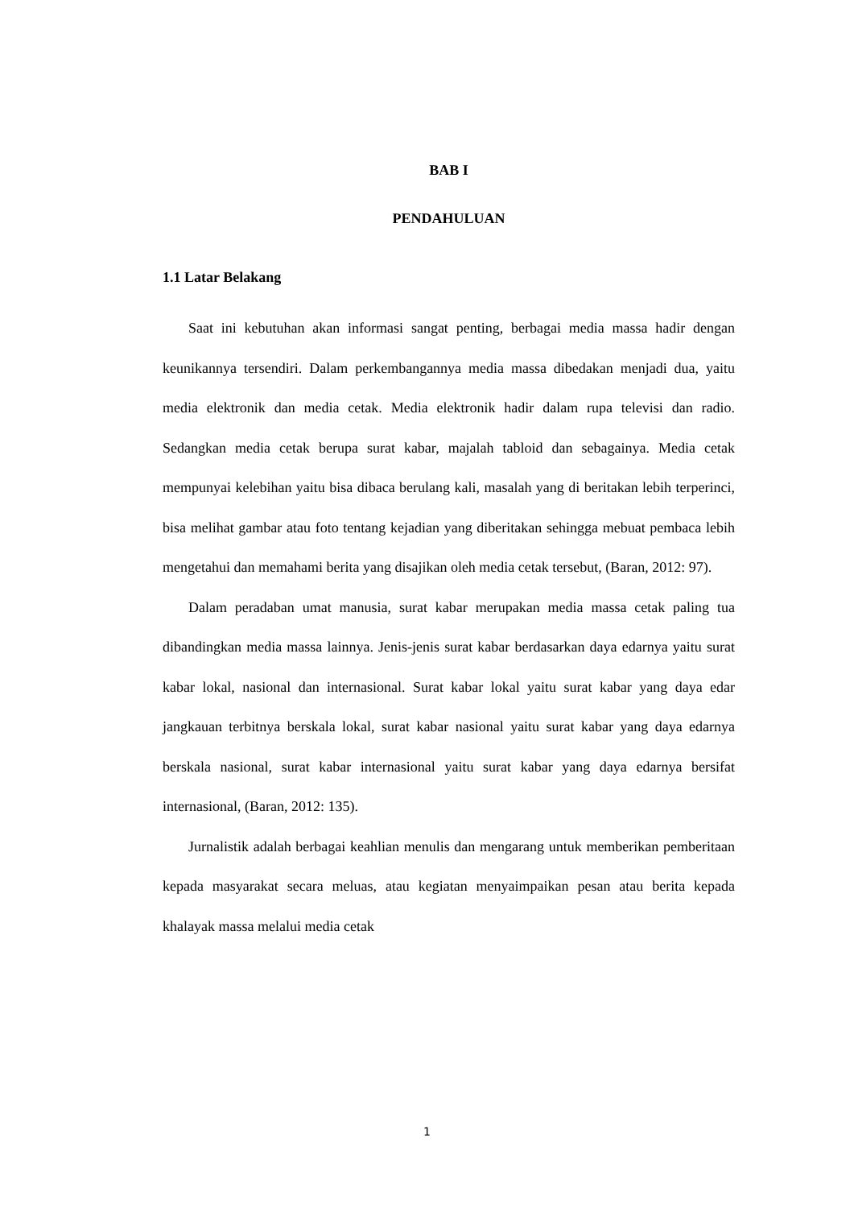BAB I
PENDAHULUAN
1.1 Latar Belakang
Saat ini kebutuhan akan informasi sangat penting, berbagai media massa hadir dengan keunikannya tersendiri. Dalam perkembangannya media massa dibedakan menjadi dua, yaitu media elektronik dan media cetak. Media elektronik hadir dalam rupa televisi dan radio. Sedangkan media cetak berupa surat kabar, majalah tabloid dan sebagainya. Media cetak mempunyai kelebihan yaitu bisa dibaca berulang kali, masalah yang di beritakan lebih terperinci, bisa melihat gambar atau foto tentang kejadian yang diberitakan sehingga mebuat pembaca lebih mengetahui dan memahami berita yang disajikan oleh media cetak tersebut, (Baran, 2012: 97).
Dalam peradaban umat manusia, surat kabar merupakan media massa cetak paling tua dibandingkan media massa lainnya. Jenis-jenis surat kabar berdasarkan daya edarnya yaitu surat kabar lokal, nasional dan internasional. Surat kabar lokal yaitu surat kabar yang daya edar jangkauan terbitnya berskala lokal, surat kabar nasional yaitu surat kabar yang daya edarnya berskala nasional, surat kabar internasional yaitu surat kabar yang daya edarnya bersifat internasional, (Baran, 2012: 135).
Jurnalistik adalah berbagai keahlian menulis dan mengarang untuk memberikan pemberitaan kepada masyarakat secara meluas, atau kegiatan menyaimpaikan pesan atau berita kepada khalayak massa melalui media cetak
1